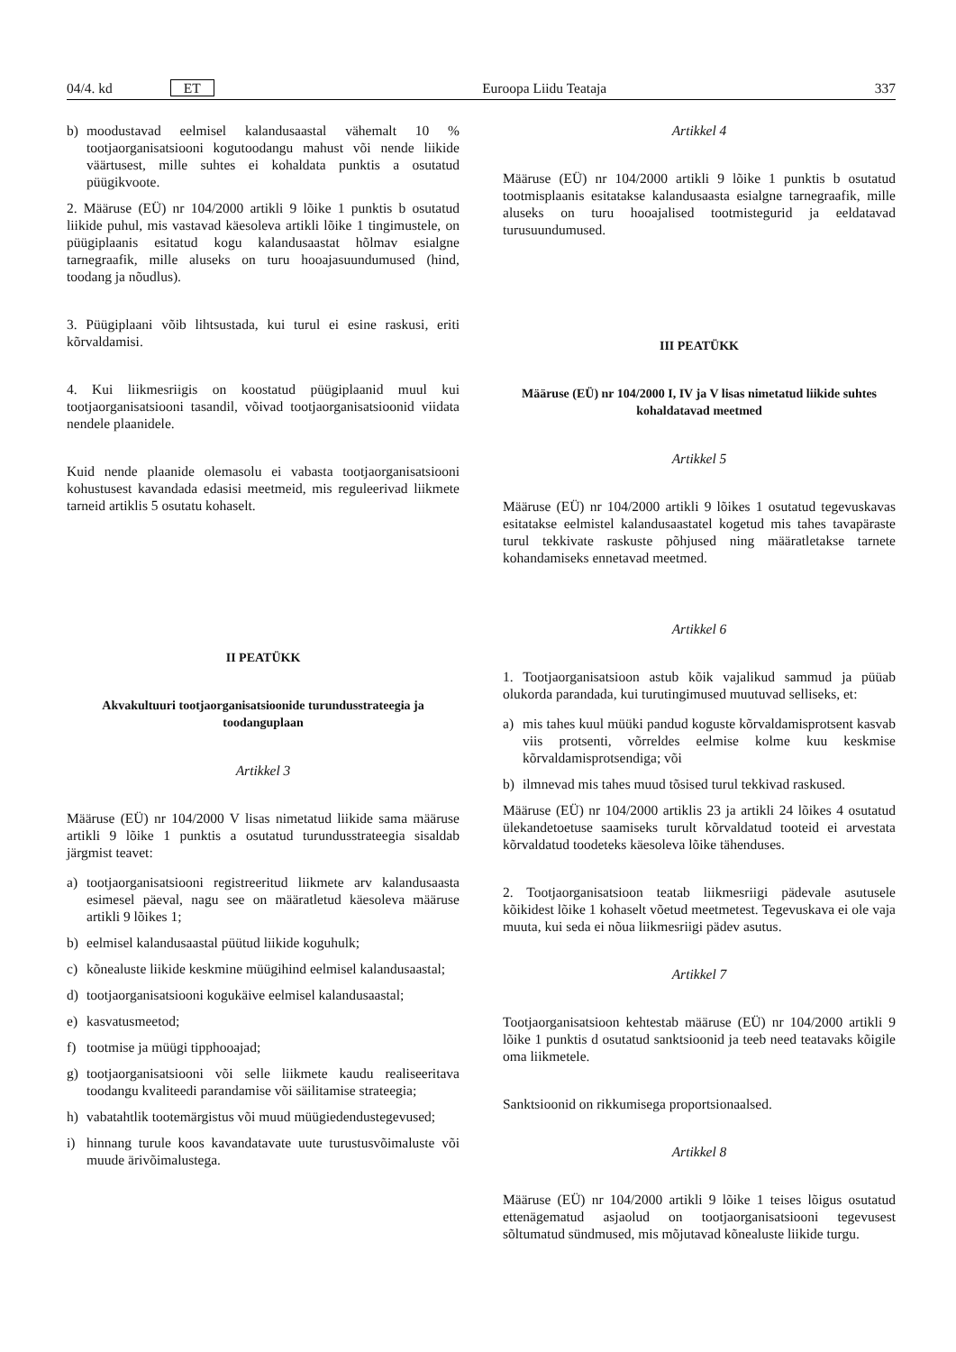04/4. kd ET Euroopa Liidu Teataja 337
b) moodustavad eelmisel kalandusaastal vähemalt 10 % tootjaorganisatsiooni kogutoodangu mahust või nende liikide väärtusest, mille suhtes ei kohaldata punktis a osutatud püügikvoote.
2. Määruse (EÜ) nr 104/2000 artikli 9 lõike 1 punktis b osutatud liikide puhul, mis vastavad käesoleva artikli lõike 1 tingimustele, on püügiplaanis esitatud kogu kalandusaastat hõlmav esialgne tarnegraafik, mille aluseks on turu hooajasuundumused (hind, toodang ja nõudlus).
3. Püügiplaani võib lihtsustada, kui turul ei esine raskusi, eriti kõrvaldamisi.
4. Kui liikmesriigis on koostatud püügiplaanid muul kui tootjaorganisatsiooni tasandil, võivad tootjaorganisatsioonid viidata nendele plaanidele.
Kuid nende plaanide olemasolu ei vabasta tootjaorganisatsiooni kohustusest kavandada edasisi meetmeid, mis reguleerivad liikmete tarneid artiklis 5 osutatu kohaselt.
II PEATÜKK
Akvakultuuri tootjaorganisatsioonide turundusstrateegia ja toodanguplaan
Artikkel 3
Määruse (EÜ) nr 104/2000 V lisas nimetatud liikide sama määruse artikli 9 lõike 1 punktis a osutatud turundusstrateegia sisaldab järgmist teavet:
a) tootjaorganisatsiooni registreeritud liikmete arv kalandusaasta esimesel päeval, nagu see on määratletud käesoleva määruse artikli 9 lõikes 1;
b) eelmisel kalandusaastal püütud liikide koguhulk;
c) kõnealuste liikide keskmine müügihind eelmisel kalandusaastal;
d) tootjaorganisatsiooni kogukäive eelmisel kalandusaastal;
e) kasvatusmeetod;
f) tootmise ja müügi tipphooajad;
g) tootjaorganisatsiooni või selle liikmete kaudu realiseeritava toodangu kvaliteedi parandamise või säilitamise strateegia;
h) vabatahtlik tootemärgistus või muud müügiedendustegevused;
i) hinnang turule koos kavandatavate uute turustusvõimaluste või muude ärivõimalustega.
Artikkel 4
Määruse (EÜ) nr 104/2000 artikli 9 lõike 1 punktis b osutatud tootmisplaanis esitatakse kalandusaasta esialgne tarnegraafik, mille aluseks on turu hooajalised tootmistegurid ja eeldatavad turusuundumused.
III PEATÜKK
Määruse (EÜ) nr 104/2000 I, IV ja V lisas nimetatud liikide suhtes kohaldatavad meetmed
Artikkel 5
Määruse (EÜ) nr 104/2000 artikli 9 lõikes 1 osutatud tegevuskavas esitatakse eelmistel kalandusaastatel kogetud mis tahes tavapäraste turul tekkivate raskuste põhjused ning määratletakse tarnete kohandamiseks ennetavad meetmed.
Artikkel 6
1. Tootjaorganisatsioon astub kõik vajalikud sammud ja püüab olukorda parandada, kui turutingimused muutuvad selliseks, et:
a) mis tahes kuul müüki pandud koguste kõrvaldamisprotsent kasvab viis protsenti, võrreldes eelmise kolme kuu keskmise kõrvaldamisprotsendiga; või
b) ilmnevad mis tahes muud tõsised turul tekkivad raskused.
Määruse (EÜ) nr 104/2000 artiklis 23 ja artikli 24 lõikes 4 osutatud ülekandetoetuse saamiseks turult kõrvaldatud tooteid ei arvestata kõrvaldatud toodeteks käesoleva lõike tähenduses.
2. Tootjaorganisatsioon teatab liikmesriigi pädevale asutusele kõikidest lõike 1 kohaselt võetud meetmetest. Tegevuskava ei ole vaja muuta, kui seda ei nõua liikmesriigi pädev asutus.
Artikkel 7
Tootjaorganisatsioon kehtestab määruse (EÜ) nr 104/2000 artikli 9 lõike 1 punktis d osutatud sanktsioonid ja teeb need teatavaks kõigile oma liikmetele.
Sanktsioonid on rikkumisega proportsionaalsed.
Artikkel 8
Määruse (EÜ) nr 104/2000 artikli 9 lõike 1 teises lõigus osutatud ettenägematud asjaolud on tootjaorganisatsiooni tegevusest sõltumatud sündmused, mis mõjutavad kõnealuste liikide turgu.